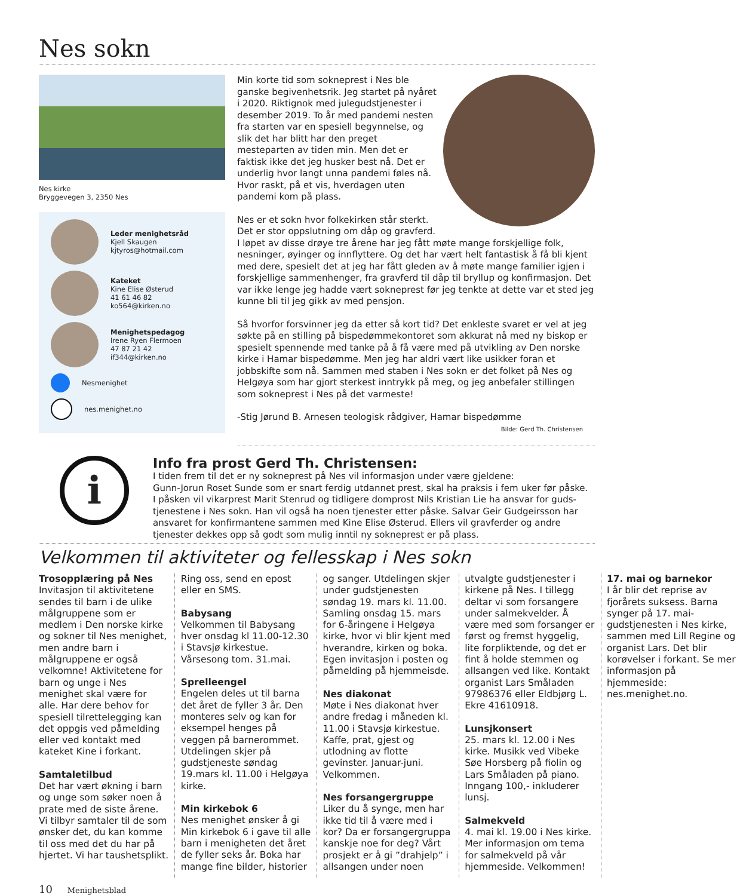Nes sokn
Nes kirke
Bryggevegen 3, 2350 Nes
Leder menighetsråd
Kjell Skaugen
kjtyros@hotmail.com
Kateket
Kine Elise Østerud
41 61 46 82
ko564@kirken.no
Menighetspedagog
Irene Ryen Flermoen
47 87 21 42
if344@kirken.no
Nesmenighet
nes.menighet.no
Min korte tid som sokneprest i Nes ble ganske begivenhetsrik. Jeg startet på nyåret i 2020. Riktignok med julegudstjenester i desember 2019. To år med pandemi nesten fra starten var en spesiell begynnelse, og slik det har blitt har den preget mesteparten av tiden min. Men det er faktisk ikke det jeg husker best nå. Det er underlig hvor langt unna pandemi føles nå. Hvor raskt, på et vis, hverdagen uten pandemi kom på plass.
Nes er et sokn hvor folkekirken står sterkt. Det er stor oppslutning om dåp og gravferd. I løpet av disse drøye tre årene har jeg fått møte mange forskjellige folk, nesninger, øyinger og innflyttere. Og det har vært helt fantastisk å få bli kjent med dere, spesielt det at jeg har fått gleden av å møte mange familier igjen i forskjellige sammenhenger, fra gravferd til dåp til bryllup og konfirmasjon. Det var ikke lenge jeg hadde vært sokneprest før jeg tenkte at dette var et sted jeg kunne bli til jeg gikk av med pensjon.
Så hvorfor forsvinner jeg da etter så kort tid? Det enkleste svaret er vel at jeg søkte på en stilling på bispedømmekontoret som akkurat nå med ny biskop er spesielt spennende med tanke på å få være med på utvikling av Den norske kirke i Hamar bispedømme. Men jeg har aldri vært like usikker foran et jobbskifte som nå. Sammen med staben i Nes sokn er det folket på Nes og Helgøya som har gjort sterkest inntrykk på meg, og jeg anbefaler stillingen som sokneprest i Nes på det varmeste!
-Stig Jørund B. Arnesen teologisk rådgiver, Hamar bispedømme
Bilde: Gerd Th. Christensen
i
Info fra prost Gerd Th. Christensen:
I tiden frem til det er ny sokneprest på Nes vil informasjon under være gjeldene:
Gunn-Jorun Roset Sunde som er snart ferdig utdannet prest, skal ha praksis i fem uker før påske.
I påsken vil vikarprest Marit Stenrud og tidligere domprost Nils Kristian Lie ha ansvar for guds-tjenestene i Nes sokn. Han vil også ha noen tjenester etter påske. Salvar Geir Gudgeirsson har ansvaret for konfirmantene sammen med Kine Elise Østerud. Ellers vil gravferder og andre tjenester dekkes opp så godt som mulig inntil ny sokneprest er på plass.
Velkommen til aktiviteter og fellesskap i Nes sokn
Trosopplæring på Nes
Invitasjon til aktivitetene sendes til barn i de ulike målgruppene som er medlem i Den norske kirke og sokner til Nes menighet, men andre barn i målgruppene er også velkomne! Aktivitetene for barn og unge i Nes menighet skal være for alle. Har dere behov for spesiell tilrettelegging kan det oppgis ved påmelding eller ved kontakt med kateket Kine i forkant.
Samtaletilbud
Det har vært økning i barn og unge som søker noen å prate med de siste årene. Vi tilbyr samtaler til de som ønsker det, du kan komme til oss med det du har på hjertet. Vi har taushetsplikt. Ring oss, send en epost eller en SMS.
Babysang
Velkommen til Babysang hver onsdag kl 11.00-12.30 i Stavsjø kirkestue. Vårsesong tom. 31.mai.
Sprelleengel
Engelen deles ut til barna det året de fyller 3 år. Den monteres selv og kan for eksempel henges på veggen på barnerommet. Utdelingen skjer på gudstjeneste søndag 19.mars kl. 11.00 i Helgøya kirke.
Min kirkebok 6
Nes menighet ønsker å gi Min kirkebok 6 i gave til alle barn i menigheten det året de fyller seks år. Boka har mange fine bilder, historier og sanger. Utdelingen skjer under gudstjenesten søndag 19. mars kl. 11.00. Samling onsdag 15. mars for 6-åringene i Helgøya kirke, hvor vi blir kjent med hverandre, kirken og boka. Egen invitasjon i posten og påmelding på hjemmeisde.
Nes diakonat
Møte i Nes diakonat hver andre fredag i måneden kl. 11.00 i Stavsjø kirkestue. Kaffe, prat, gjest og utlodning av flotte gevinster. Januar-juni. Velkommen.
Nes forsangergruppe
Liker du å synge, men har ikke tid til å være med i kor? Da er forsangergruppa kanskje noe for deg? Vårt prosjekt er å gi ”drahjelp” i allsangen under noen utvalgte gudstjenester i kirkene på Nes. I tillegg deltar vi som forsangere under salmekvelder. Å være med som forsanger er først og fremst hyggelig, lite forpliktende, og det er fint å holde stemmen og allsangen ved like. Kontakt organist Lars Småladen 97986376 eller Eldbjørg L. Ekre 41610918.
Lunsjkonsert
25. mars kl. 12.00 i Nes kirke. Musikk ved Vibeke Søe Horsberg på fiolin og Lars Småladen på piano. Inngang 100,- inkluderer lunsj.
Salmekveld
4. mai kl. 19.00 i Nes kirke. Mer informasjon om tema for salmekveld på vår hjemmeside. Velkommen!
17. mai og barnekor
I år blir det reprise av fjorårets suksess. Barna synger på 17. mai-gudstjenesten i Nes kirke, sammen med Lill Regine og organist Lars. Det blir korøvelser i forkant. Se mer informasjon på hjemmeside: nes.menighet.no.
10 Menighetsblad